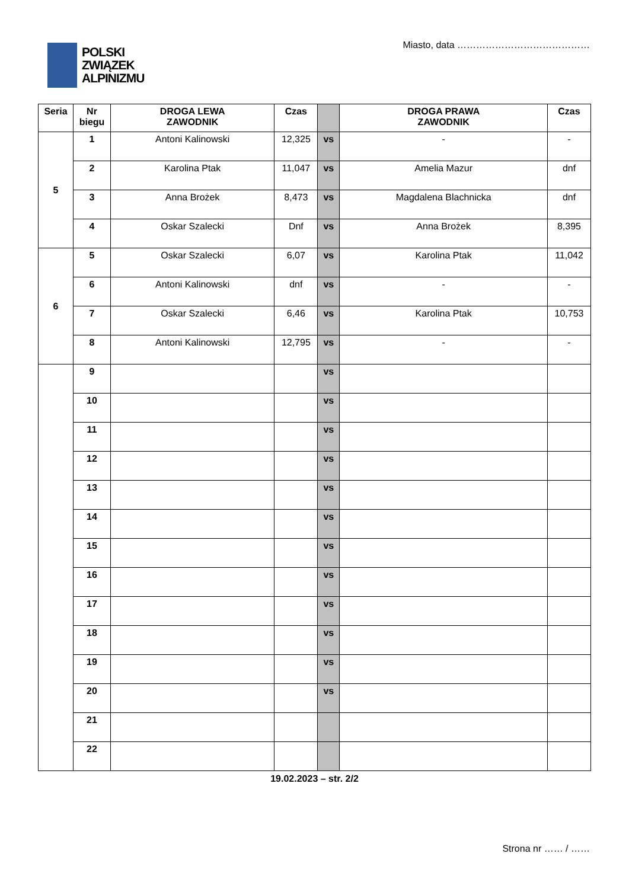POLSKI
ZWIĄZEK
ALPINIZMU
Miasto, data ……………………………………
| Seria | Nr biegu | DROGA LEWA ZAWODNIK | Czas | | DROGA PRAWA ZAWODNIK | Czas |
| --- | --- | --- | --- | --- | --- | --- |
| 5 | 1 | Antoni Kalinowski | 12,325 | vs | - | - |
| | 2 | Karolina Ptak | 11,047 | vs | Amelia Mazur | dnf |
| | 3 | Anna Brożek | 8,473 | vs | Magdalena Blachnicka | dnf |
| | 4 | Oskar Szalecki | Dnf | vs | Anna Brożek | 8,395 |
| 6 | 5 | Oskar Szalecki | 6,07 | vs | Karolina Ptak | 11,042 |
| | 6 | Antoni Kalinowski | dnf | vs | - | - |
| | 7 | Oskar Szalecki | 6,46 | vs | Karolina Ptak | 10,753 |
| | 8 | Antoni Kalinowski | 12,795 | vs | - | - |
| | 9 | | | vs | | |
| | 10 | | | vs | | |
| | 11 | | | vs | | |
| | 12 | | | vs | | |
| | 13 | | | vs | | |
| | 14 | | | vs | | |
| | 15 | | | vs | | |
| | 16 | | | vs | | |
| | 17 | | | vs | | |
| | 18 | | | vs | | |
| | 19 | | | vs | | |
| | 20 | | | vs | | |
| | 21 | | | | | |
| | 22 | | | | | |
19.02.2023 – str. 2/2
Strona nr …… / ……